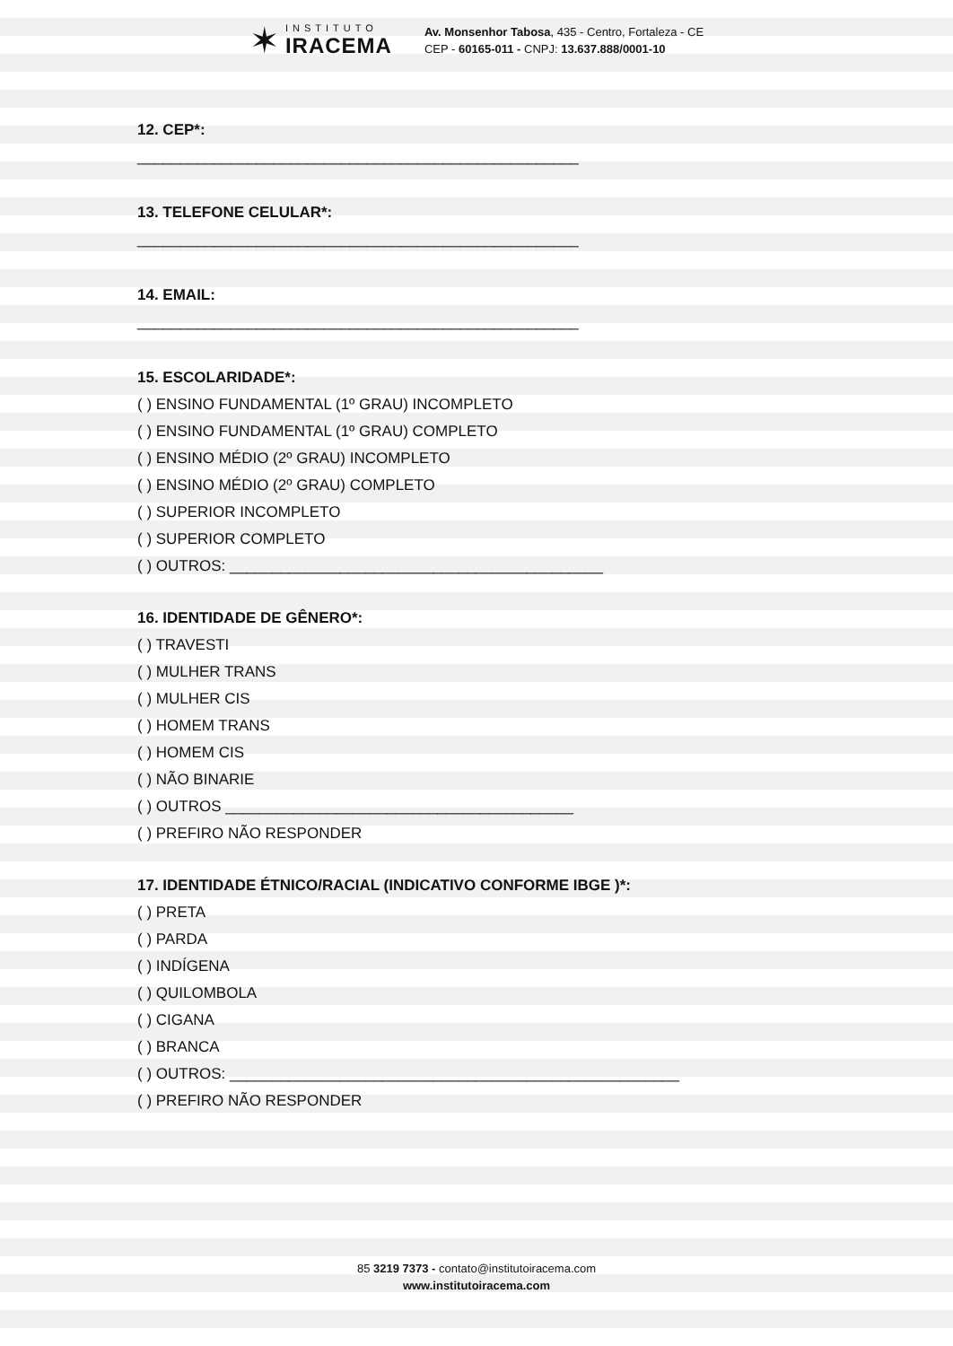✶
INSTITUTO
IRACEMA
Av. Monsenhor Tabosa, 435 - Centro, Fortaleza - CE
CEP - 60165-011 - CNPJ: 13.637.888/0001-10
12. CEP*:
____________________________________________________
13. TELEFONE CELULAR*:
____________________________________________________
14. EMAIL:
____________________________________________________
15. ESCOLARIDADE*:
( ) ENSINO FUNDAMENTAL (1º GRAU) INCOMPLETO
( ) ENSINO FUNDAMENTAL (1º GRAU) COMPLETO
( ) ENSINO MÉDIO (2º GRAU) INCOMPLETO
( ) ENSINO MÉDIO (2º GRAU) COMPLETO
( ) SUPERIOR INCOMPLETO
( ) SUPERIOR COMPLETO
( ) OUTROS: ____________________________________________
16. IDENTIDADE DE GÊNERO*:
( ) TRAVESTI
( ) MULHER TRANS
( ) MULHER CIS
( ) HOMEM TRANS
( ) HOMEM CIS
( ) NÃO BINARIE
( ) OUTROS _________________________________________
( ) PREFIRO NÃO RESPONDER
17. IDENTIDADE ÉTNICO/RACIAL (INDICATIVO CONFORME IBGE )*:
( ) PRETA
( ) PARDA
( ) INDÍGENA
( ) QUILOMBOLA
( ) CIGANA
( ) BRANCA
( ) OUTROS: _____________________________________________________
( ) PREFIRO NÃO RESPONDER
85 3219 7373 - contato@institutoiracema.com
www.institutoiracema.com